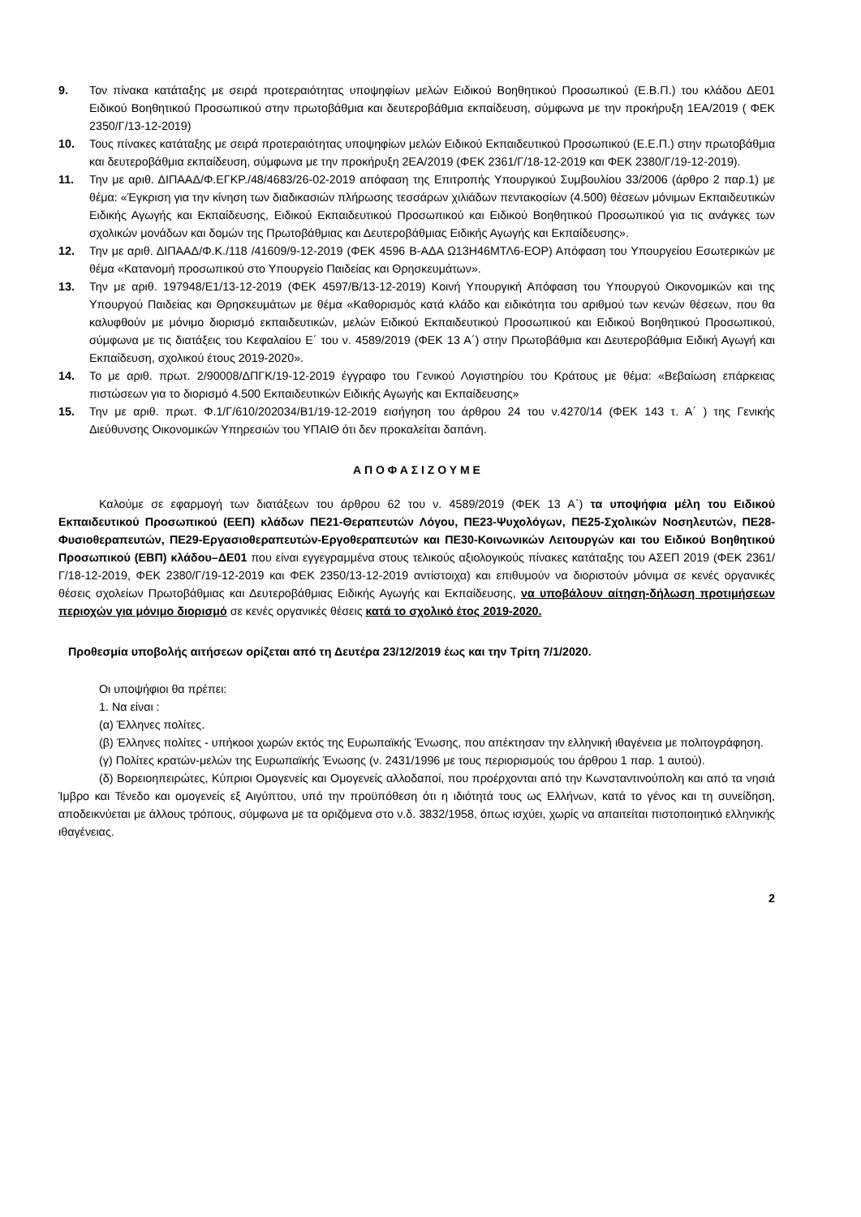9. Τον πίνακα κατάταξης με σειρά προτεραιότητας υποψηφίων μελών Ειδικού Βοηθητικού Προσωπικού (Ε.Β.Π.) του κλάδου ΔΕ01 Ειδικού Βοηθητικού Προσωπικού στην πρωτοβάθμια και δευτεροβάθμια εκπαίδευση, σύμφωνα με την προκήρυξη 1ΕΑ/2019 ( ΦΕΚ 2350/Γ/13-12-2019)
10. Τους πίνακες κατάταξης με σειρά προτεραιότητας υποψηφίων μελών Ειδικού Εκπαιδευτικού Προσωπικού (Ε.Ε.Π.) στην πρωτοβάθμια και δευτεροβάθμια εκπαίδευση, σύμφωνα με την προκήρυξη 2ΕΑ/2019 (ΦΕΚ 2361/Γ/18-12-2019 και ΦΕΚ 2380/Γ/19-12-2019).
11. Την με αριθ. ΔΙΠΑΑΔ/Φ.ΕΓΚΡ./48/4683/26-02-2019 απόφαση της Επιτροπής Υπουργικού Συμβουλίου 33/2006 (άρθρο 2 παρ.1) με θέμα: «Έγκριση για την κίνηση των διαδικασιών πλήρωσης τεσσάρων χιλιάδων πεντακοσίων (4.500) θέσεων μόνιμων Εκπαιδευτικών Ειδικής Αγωγής και Εκπαίδευσης, Ειδικού Εκπαιδευτικού Προσωπικού και Ειδικού Βοηθητικού Προσωπικού για τις ανάγκες των σχολικών μονάδων και δομών της Πρωτοβάθμιας και Δευτεροβάθμιας Ειδικής Αγωγής και Εκπαίδευσης».
12. Την με αριθ. ΔΙΠΑΑΔ/Φ.Κ./118 /41609/9-12-2019 (ΦΕΚ 4596 Β-ΑΔΑ Ω13Η46ΜΤΛ6-ΕΟΡ) Απόφαση του Υπουργείου Εσωτερικών με θέμα «Κατανομή προσωπικού στο Υπουργείο Παιδείας και Θρησκευμάτων».
13. Την με αριθ. 197948/Ε1/13-12-2019 (ΦΕΚ 4597/Β/13-12-2019) Κοινή Υπουργική Απόφαση του Υπουργού Οικονομικών και της Υπουργού Παιδείας και Θρησκευμάτων με θέμα «Καθορισμός κατά κλάδο και ειδικότητα του αριθμού των κενών θέσεων, που θα καλυφθούν με μόνιμο διορισμό εκπαιδευτικών, μελών Ειδικού Εκπαιδευτικού Προσωπικού και Ειδικού Βοηθητικού Προσωπικού, σύμφωνα με τις διατάξεις του Κεφαλαίου Ε΄ του ν. 4589/2019 (ΦΕΚ 13 Α΄) στην Πρωτοβάθμια και Δευτεροβάθμια Ειδική Αγωγή και Εκπαίδευση, σχολικού έτους 2019-2020».
14. Το με αριθ. πρωτ. 2/90008/ΔΠΓΚ/19-12-2019 έγγραφο του Γενικού Λογιστηρίου του Κράτους με θέμα: «Βεβαίωση επάρκειας πιστώσεων για το διορισμό 4.500 Εκπαιδευτικών Ειδικής Αγωγής και Εκπαίδευσης»
15. Την με αριθ. πρωτ. Φ.1/Γ/610/202034/Β1/19-12-2019 εισήγηση του άρθρου 24 του ν.4270/14 (ΦΕΚ 143 τ. Α΄ ) της Γενικής Διεύθυνσης Οικονομικών Υπηρεσιών του ΥΠΑΙΘ ότι δεν προκαλείται δαπάνη.
Α Π Ο Φ Α Σ Ι Ζ Ο Υ Μ Ε
Καλούμε σε εφαρμογή των διατάξεων του άρθρου 62 του ν. 4589/2019 (ΦΕΚ 13 Α΄) τα υποψήφια μέλη του Ειδικού Εκπαιδευτικού Προσωπικού (ΕΕΠ) κλάδων ΠΕ21-Θεραπευτών Λόγου, ΠΕ23-Ψυχολόγων, ΠΕ25-Σχολικών Νοσηλευτών, ΠΕ28-Φυσιοθεραπευτών, ΠΕ29-Εργασιοθεραπευτών-Εργοθεραπευτών και ΠΕ30-Κοινωνικών Λειτουργών και του Ειδικού Βοηθητικού Προσωπικού (ΕΒΠ) κλάδου–ΔΕ01 που είναι εγγεγραμμένα στους τελικούς αξιολογικούς πίνακες κατάταξης του ΑΣΕΠ 2019 (ΦΕΚ 2361/Γ/18-12-2019, ΦΕΚ 2380/Γ/19-12-2019 και ΦΕΚ 2350/13-12-2019 αντίστοιχα) και επιθυμούν να διοριστούν μόνιμα σε κενές οργανικές θέσεις σχολείων Πρωτοβάθμιας και Δευτεροβάθμιας Ειδικής Αγωγής και Εκπαίδευσης, να υποβάλουν αίτηση-δήλωση προτιμήσεων περιοχών για μόνιμο διορισμό σε κενές οργανικές θέσεις κατά το σχολικό έτος 2019-2020.
Προθεσμία υποβολής αιτήσεων ορίζεται από τη Δευτέρα 23/12/2019 έως και την Τρίτη 7/1/2020.
Οι υποψήφιοι θα πρέπει:
1. Να είναι :
(α) Έλληνες πολίτες.
(β) Έλληνες πολίτες - υπήκοοι χωρών εκτός της Ευρωπαϊκής Ένωσης, που απέκτησαν την ελληνική ιθαγένεια με πολιτογράφηση.
(γ) Πολίτες κρατών-μελών της Ευρωπαϊκής Ένωσης (ν. 2431/1996 με τους περιορισμούς του άρθρου 1 παρ. 1 αυτού).
(δ) Βορειοηπειρώτες, Κύπριοι Ομογενείς και Ομογενείς αλλοδαποί, που προέρχονται από την Κωνσταντινούπολη και από τα νησιά Ίμβρο και Τένεδο και ομογενείς εξ Αιγύπτου, υπό την προϋπόθεση ότι η ιδιότητά τους ως Ελλήνων, κατά το γένος και τη συνείδηση, αποδεικνύεται με άλλους τρόπους, σύμφωνα με τα οριζόμενα στο ν.δ. 3832/1958, όπως ισχύει, χωρίς να απαιτείται πιστοποιητικό ελληνικής ιθαγένειας.
2